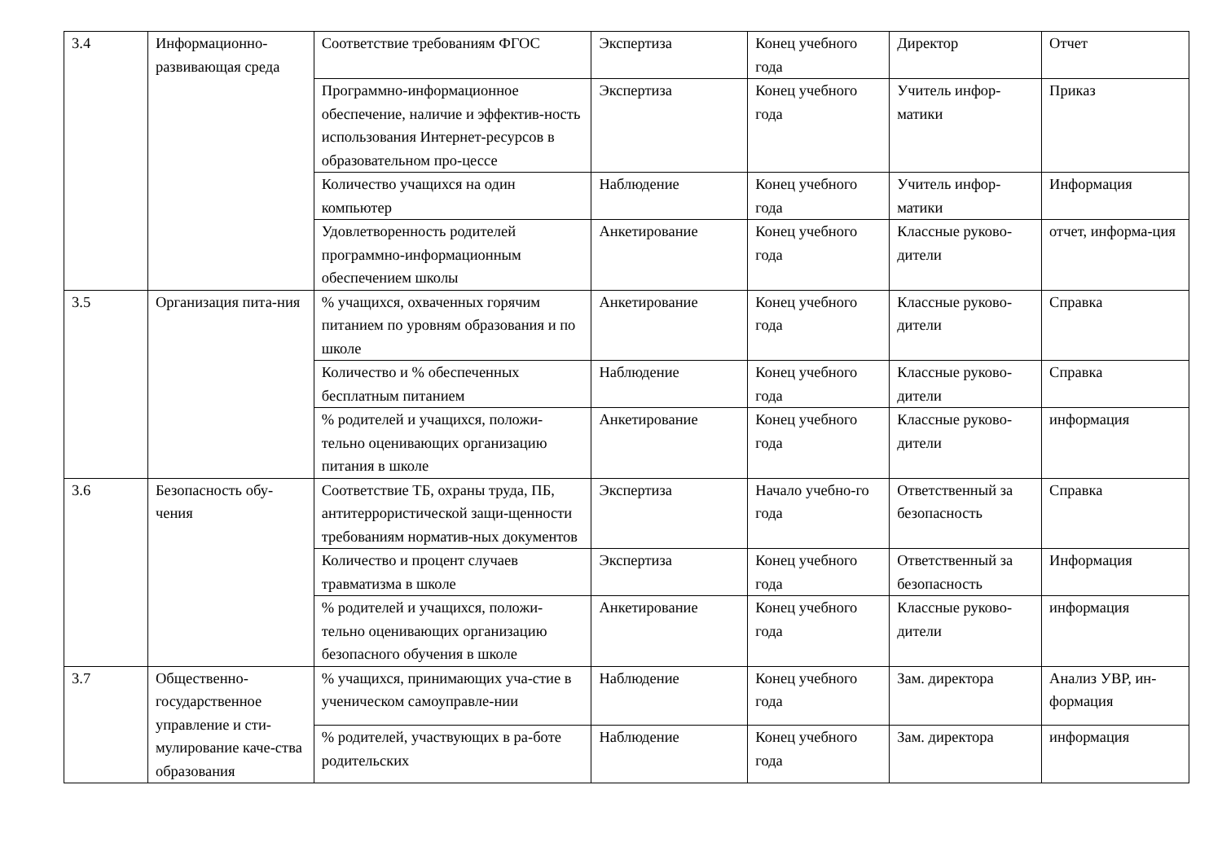| 3.4 | Информационно-развивающая среда | Соответствие требованиям ФГОС | Экспертиза | Конец учебного года | Директор | Отчет |
| | | Программно-информационное обеспечение, наличие и эффектив-ность использования Интернет-ресурсов в образовательном про-цессе | Экспертиза | Конец учебного года | Учитель инфор-матики | Приказ |
| | | Количество учащихся на один компьютер | Наблюдение | Конец учебного года | Учитель инфор-матики | Информация |
| | | Удовлетворенность родителей программно-информационным обеспечением школы | Анкетирование | Конец учебного года | Классные руково-дители | отчет, информа-ция |
| 3.5 | Организация пита-ния | % учащихся, охваченных горячим питанием по уровням образования и по школе | Анкетирование | Конец учебного года | Классные руково-дители | Справка |
| | | Количество и % обеспеченных бесплатным питанием | Наблюдение | Конец учебного года | Классные руково-дители | Справка |
| | | % родителей и учащихся, положи-тельно оценивающих организацию питания в школе | Анкетирование | Конец учебного года | Классные руково-дители | информация |
| 3.6 | Безопасность обу-чения | Соответствие ТБ, охраны труда, ПБ, антитеррористической защи-щенности требованиям норматив-ных документов | Экспертиза | Начало учебно-го года | Ответственный за безопасность | Справка |
| | | Количество и процент случаев травматизма в школе | Экспертиза | Конец учебного года | Ответственный за безопасность | Информация |
| | | % родителей и учащихся, положи-тельно оценивающих организацию безопасного обучения в школе | Анкетирование | Конец учебного года | Классные руково-дители | информация |
| 3.7 | Общественно-государственное управление и сти-мулирование каче-ства образования | % учащихся, принимающих уча-стие в ученическом самоуправле-нии | Наблюдение | Конец учебного года | Зам. директора | Анализ УВР, ин-формация |
| | | % родителей, участвующих в ра-боте родительских | Наблюдение | Конец учебного года | Зам. директора | информация |